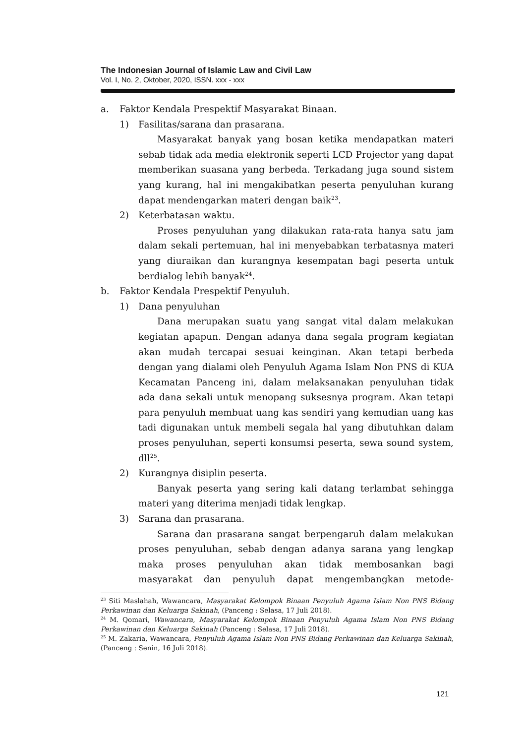The Indonesian Journal of Islamic Law and Civil Law
Vol. I, No. 2, Oktober, 2020, ISSN. xxx - xxx
a. Faktor Kendala Prespektif Masyarakat Binaan.
1) Fasilitas/sarana dan prasarana.
Masyarakat banyak yang bosan ketika mendapatkan materi sebab tidak ada media elektronik seperti LCD Projector yang dapat memberikan suasana yang berbeda. Terkadang juga sound sistem yang kurang, hal ini mengakibatkan peserta penyuluhan kurang dapat mendengarkan materi dengan baik<sup>23</sup>.
2) Keterbatasan waktu.
Proses penyuluhan yang dilakukan rata-rata hanya satu jam dalam sekali pertemuan, hal ini menyebabkan terbatasnya materi yang diuraikan dan kurangnya kesempatan bagi peserta untuk berdialog lebih banyak<sup>24</sup>.
b. Faktor Kendala Prespektif Penyuluh.
1) Dana penyuluhan
Dana merupakan suatu yang sangat vital dalam melakukan kegiatan apapun. Dengan adanya dana segala program kegiatan akan mudah tercapai sesuai keinginan. Akan tetapi berbeda dengan yang dialami oleh Penyuluh Agama Islam Non PNS di KUA Kecamatan Panceng ini, dalam melaksanakan penyuluhan tidak ada dana sekali untuk menopang suksesnya program. Akan tetapi para penyuluh membuat uang kas sendiri yang kemudian uang kas tadi digunakan untuk membeli segala hal yang dibutuhkan dalam proses penyuluhan, seperti konsumsi peserta, sewa sound system, dll<sup>25</sup>.
2) Kurangnya disiplin peserta.
Banyak peserta yang sering kali datang terlambat sehingga materi yang diterima menjadi tidak lengkap.
3) Sarana dan prasarana.
Sarana dan prasarana sangat berpengaruh dalam melakukan proses penyuluhan, sebab dengan adanya sarana yang lengkap maka proses penyuluhan akan tidak membosankan bagi masyarakat dan penyuluh dapat mengembangkan metode-
<sup>23</sup> Siti Maslahah, Wawancara, Masyarakat Kelompok Binaan Penyuluh Agama Islam Non PNS Bidang Perkawinan dan Keluarga Sakinah, (Panceng : Selasa, 17 Juli 2018).
<sup>24</sup> M. Qomari, Wawancara, Masyarakat Kelompok Binaan Penyuluh Agama Islam Non PNS Bidang Perkawinan dan Keluarga Sakinah (Panceng : Selasa, 17 Juli 2018).
<sup>25</sup> M. Zakaria, Wawancara, Penyuluh Agama Islam Non PNS Bidang Perkawinan dan Keluarga Sakinah, (Panceng : Senin, 16 Juli 2018).
121